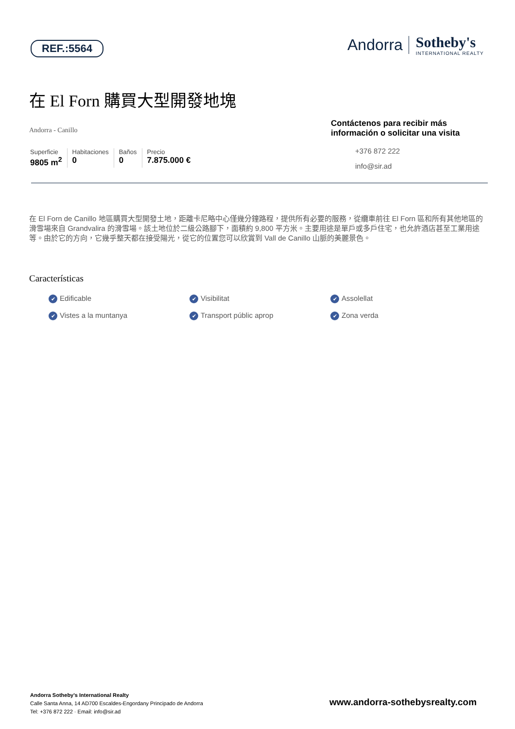REF.:5564
Andorra Sotheby's
INTERNATIONAL REALTY
在 El Forn 購買大型開發地塊
Andorra - Canillo
Superficie
9805 m<sup>2</sup>
Habitaciones
0
Baños
0
Precio
7.875.000 €
Contáctenos para recibir más información o solicitar una visita
+376 872 222
info@sir.ad
在 El Forn de Canillo 地區購買大型開發土地，距離卡尼略中心僅幾分鐘路程，提供所有必要的服務，從纜車前往 El Forn 區和所有其他地區的滑雪場來自 Grandvalira 的滑雪場。該土地位於二級公路腳下，面積約 9,800 平方米。主要用途是單戶或多戶住宅，也允許酒店甚至工業用途等。由於它的方向，它幾乎整天都在接受陽光，從它的位置您可以欣賞到 Vall de Canillo 山脈的美麗景色。
Características
Edificable Visibilitat Assolellat Vistes a la muntanya Transport públic aprop Zona verda
Andorra Sotheby's International Realty
Calle Santa Anna, 14 AD700 Escaldes-Engordany Principado de Andorra
Tel: +376 872 222 · Email: info@sir.ad
www.andorra-sothebysrealty.com